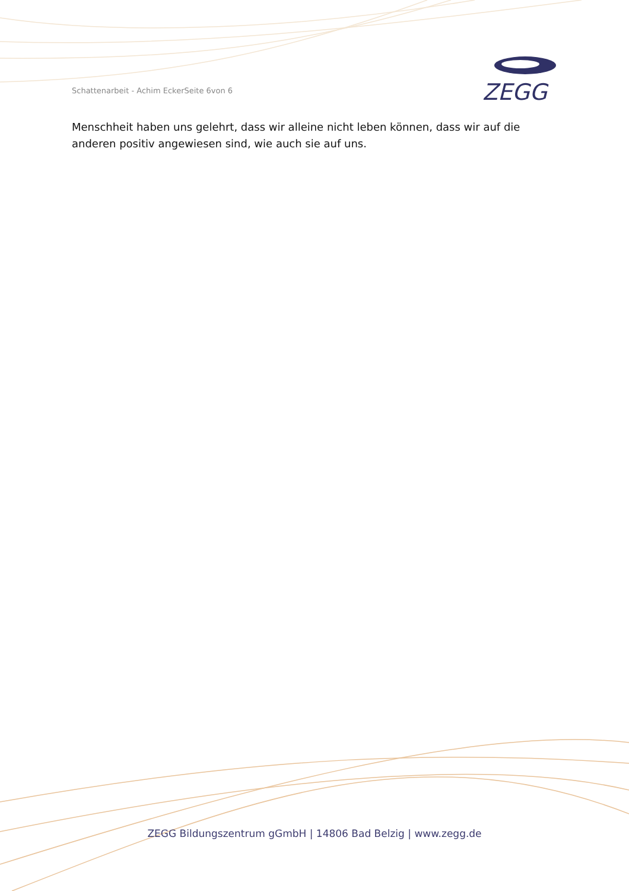Schattenarbeit - Achim EckerSeite 6von 6
ZEGG
Menschheit haben uns gelehrt, dass wir alleine nicht leben können, dass wir auf die anderen positiv angewiesen sind, wie auch sie auf uns.
ZEGG Bildungszentrum gGmbH | 14806 Bad Belzig | www.zegg.de